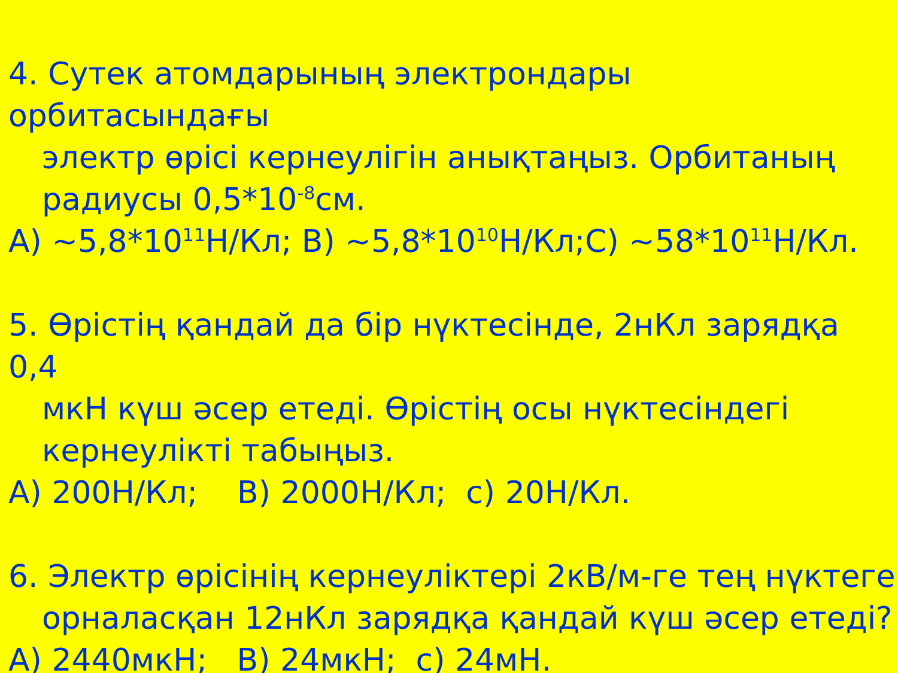4. Сутек атомдарының электрондары орбитасындағы
электр өрісі кернеулігін анықтаңыз. Орбитаның
радиусы 0,5*10<sup>-8</sup>см.
A) ~5,8*10<sup>11</sup>Н/Кл; B) ~5,8*10<sup>10</sup>Н/Кл;C) ~58*10<sup>11</sup>Н/Кл.
5. Өрістің қандай да бір нүктесінде, 2нКл зарядқа 0,4
мкН күш әсер етеді. Өрістің осы нүктесіндегі
кернеулікті табыңыз.
A) 200Н/Кл; B) 2000Н/Кл; с) 20Н/Кл.
6. Электр өрісінің кернеуліктері 2кВ/м-ге тең нүктеге
орналасқан 12нКл зарядқа қандай күш әсер етеді?
A) 2440мкН; B) 24мкН; с) 24мН.